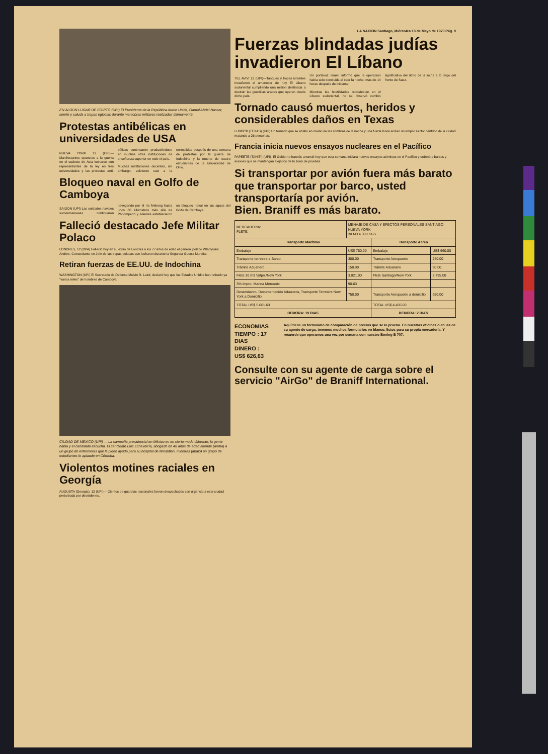EN ALGUN LUGAR DE EGIPTO (UPI) El Presidente de la República Arabe Unida, Gamal Abdel Nasser, sonríe y saluda a tropas egipcias durante maniobras militares realizadas últimamente.
Protestas antibélicas en universidades de USA
NUEVA YORK 12 (UPI)—Manifestantes opuestos a la guerra en el sudeste de Asia lucharon con representantes de la ley en tres universidades y las protestas anti-bélicas continuaron produciéndose en muchas otras instituciones de enseñanza superior en todo el país.
Muchas instituciones docentes, sin embargo, volvieron casi a la normalidad después de una semana de protestas por la guerra de Indochina y la muerte de cuatro estudiantes de la Universidad de Ohio.
Bloqueo naval en Golfo de Camboya
SAIGON (UPI) Las unidades navales sudvietnamesas continuaron navegando por el río Mekong hasta unos 80 kilómetros más allá de Phnompenh y además establecieron un bloqueo naval en las aguas del Golfo de Camboya.
Falleció destacado Jefe Militar Polaco
LONDRES, 12 (DPA) Falleció hoy en su exilio de Londres a los 77 años de edad el general polaco Wladyslaw Anders, Comandante en Jefe de las tropas polacas que lucharon durante la Segunda Guerra Mundial.
Retiran fuerzas de EE.UU. de Indochina
WASHINGTON (UPI) El Secretario de Defensa Melvin R. Laird, declaró hoy que los Estados Unidos han retirado ya "varios miles" de hombres de Camboya.
CIUDAD DE MEXICO (UPI) — La campaña presidencial en México es en cierto modo diferente; la gente habla y el candidato escucha. El candidato Luis Echeverría, abogado de 48 años de edad atiende (arriba) a un grupo de enfermeras que le piden ayuda para su hospital de Minatitlan, mientras (abajo) un grupo de estudiantes lo aplaude en Córdoba.
Violentos motines raciales en Georgía
AUGUSTA (Georgia), 12 (UPI)— Cientos de guardias nacionales fueron despachados con urgencia a esta ciudad perturbada por desórdenes.
LA NACION Santiago, Miércoles 13 de Mayo de 1970 Pág. 9
Fuerzas blindadas judías invadieron El Líbano
TEL AVIV, 12 (UPI)—Tanques y tropas israelíes invadieron al amanecer de hoy El Líbano sudoriental cumpliendo una misión destinada a destruir las guerrillas árabes que operan desde dicho país.
Un portavoz israelí informó que la operación había sido concluida al caer la noche, más de 14 horas después de iniciarse.
Mientras las hostilidades recrudecían en el Líbano sudoriental, no se observó cambio significativo del ritmo de la lucha a lo largo del frente de Suez.
Tornado causó muertos, heridos y considerables daños en Texas
LUBOCK (TEXAS) (UPI) Un tornado que se abatió en medio de las sombras de la noche y una fuerte lluvia arrasó un amplio sector céntrico de la ciudad matando a 26 personas.
Francia inicia nuevos ensayos nucleares en el Pacífico
PAPEETE (TAHITI) (UPI)- El Gobierno francés anunció hoy que esta semana iniciará nuevos ensayos atómicos en el Pacífico y ordenó a barcos y aviones que se mantengan alejados de la zona de pruebas.
Si transportar por avión fuera más barato que transportar por barco, usted transportaría por avión.
Bien. Braniff es más barato.
| MERCADERIA: FLETE: | MENAJE DE CASA Y EFECTOS PERSONALES SANTIAGO NUEVA YORK 30 M3 4.300 KGS. | | |
| Transporte Marítimo | | Transporte Aéreo | |
| Embalaje | US$ 750.00 | Embalaje | US$ 660.00 |
| Transporte terrestre a Barco | 300.00 | Transporte Aeropuerto | 240.00 |
| Trámite Aduanero | 150.00 | Trámite Aduanero | 90.00 |
| Flete 30 m3 Valpo./New York | 3.021.00 | Flete Santiago/New York | 2.795.00 |
| 3% Impto. Marina Mercante | 90.63 | | |
| Desembarco, Documentación Aduanera, Transporte Terrestre New York a Domicilio | 750.00 | Transporte Aeropuerto a domicilio | 650.00 |
| TOTAL US$ 5.061.63 | | TOTAL US$ 4.435.00 | |
| DEMORA: 19 DIAS | | DEMORA: 2 DIAS | |
ECONOMIAS
TIEMPO : 17 DIAS
DINERO : US$ 626,63
Aquí tiene un formulario de comparación de precios que se lo prueba. En nuestras oficinas o en las de su agente de carga, tenemos muchos formularios en blanco, listos para su propia mercadería. Y recuerde que operamos una vez por semana con nuestro Boeing B 707.
Consulte con su agente de carga sobre el servicio "AirGo" de Braniff International.